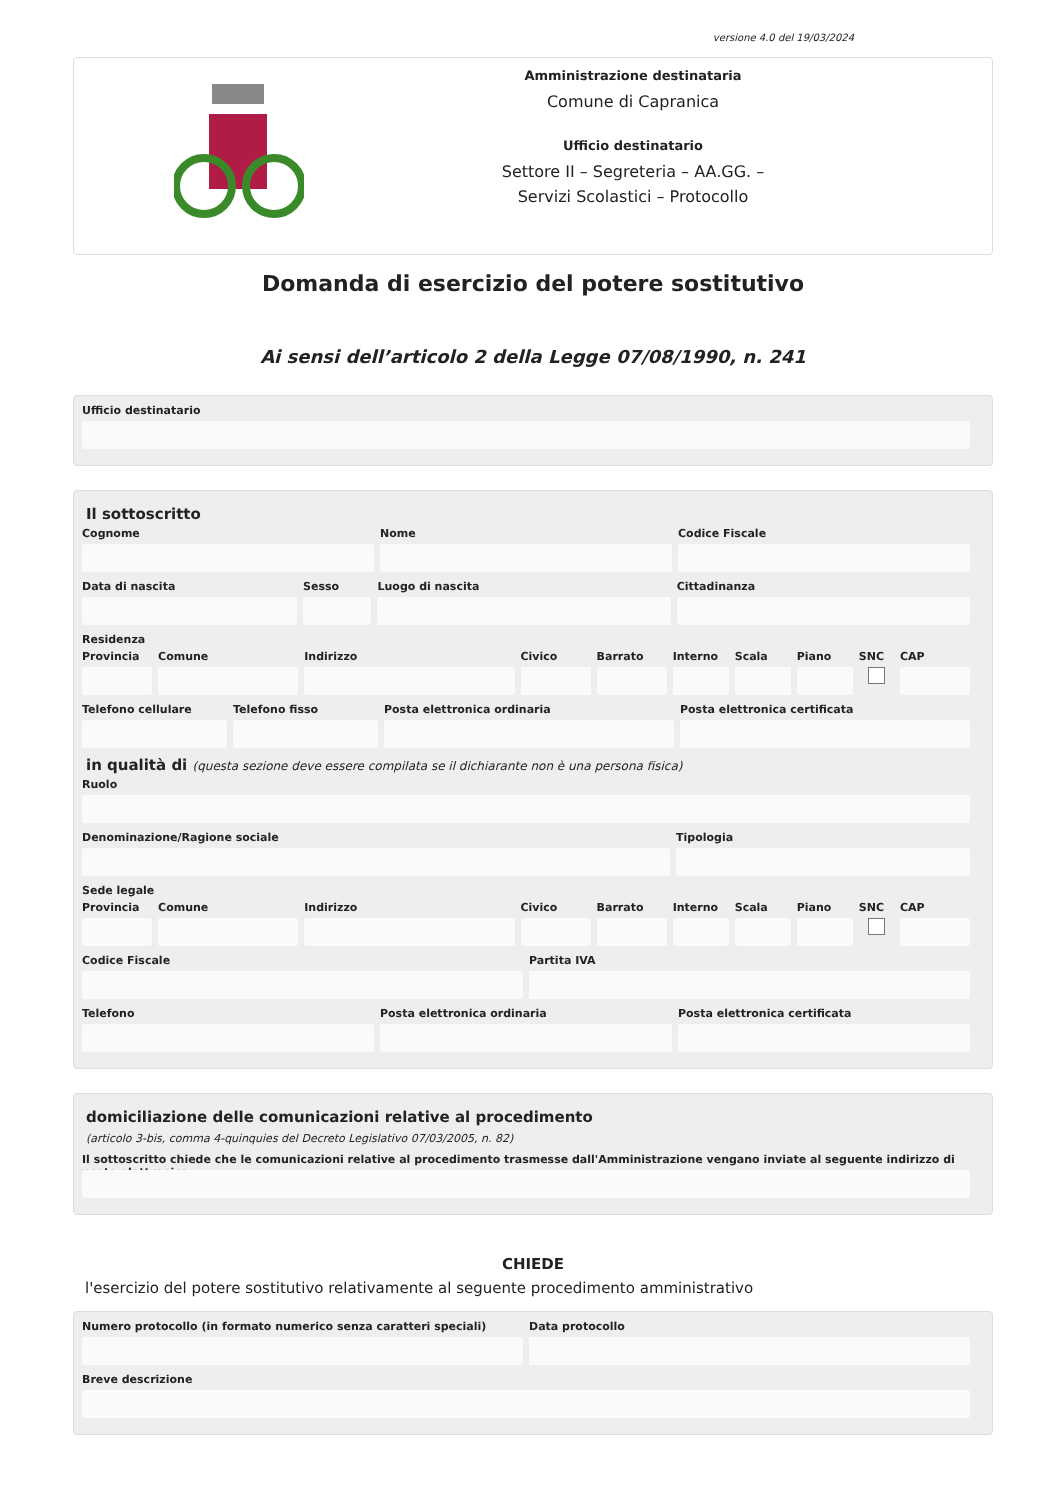versione 4.0 del 19/03/2024
Amministrazione destinataria
Comune di Capranica
Ufficio destinatario
Settore II – Segreteria – AA.GG. –
Servizi Scolastici – Protocollo
Domanda di esercizio del potere sostitutivo
Ai sensi dell’articolo 2 della Legge 07/08/1990, n. 241
Ufficio destinatario
Il sottoscritto
Cognome Nome Codice Fiscale
Data di nascita Sesso Luogo di nascita Cittadinanza
Residenza
Provincia Comune Indirizzo Civico Barrato Interno Scala Piano SNC CAP
Telefono cellulare Telefono fisso Posta elettronica ordinaria Posta elettronica certificata
in qualità di (questa sezione deve essere compilata se il dichiarante non è una persona fisica)
Ruolo
Denominazione/Ragione sociale Tipologia
Sede legale
Provincia Comune Indirizzo Civico Barrato Interno Scala Piano SNC CAP
Codice Fiscale Partita IVA
Telefono Posta elettronica ordinaria Posta elettronica certificata
domiciliazione delle comunicazioni relative al procedimento
(articolo 3-bis, comma 4-quinquies del Decreto Legislativo 07/03/2005, n. 82)
Il sottoscritto chiede che le comunicazioni relative al procedimento trasmesse dall'Amministrazione vengano inviate al seguente indirizzo di posta elettronica
CHIEDE
l'esercizio del potere sostitutivo relativamente al seguente procedimento amministrativo
Numero protocollo (in formato numerico senza caratteri speciali)
Data protocollo
Breve descrizione